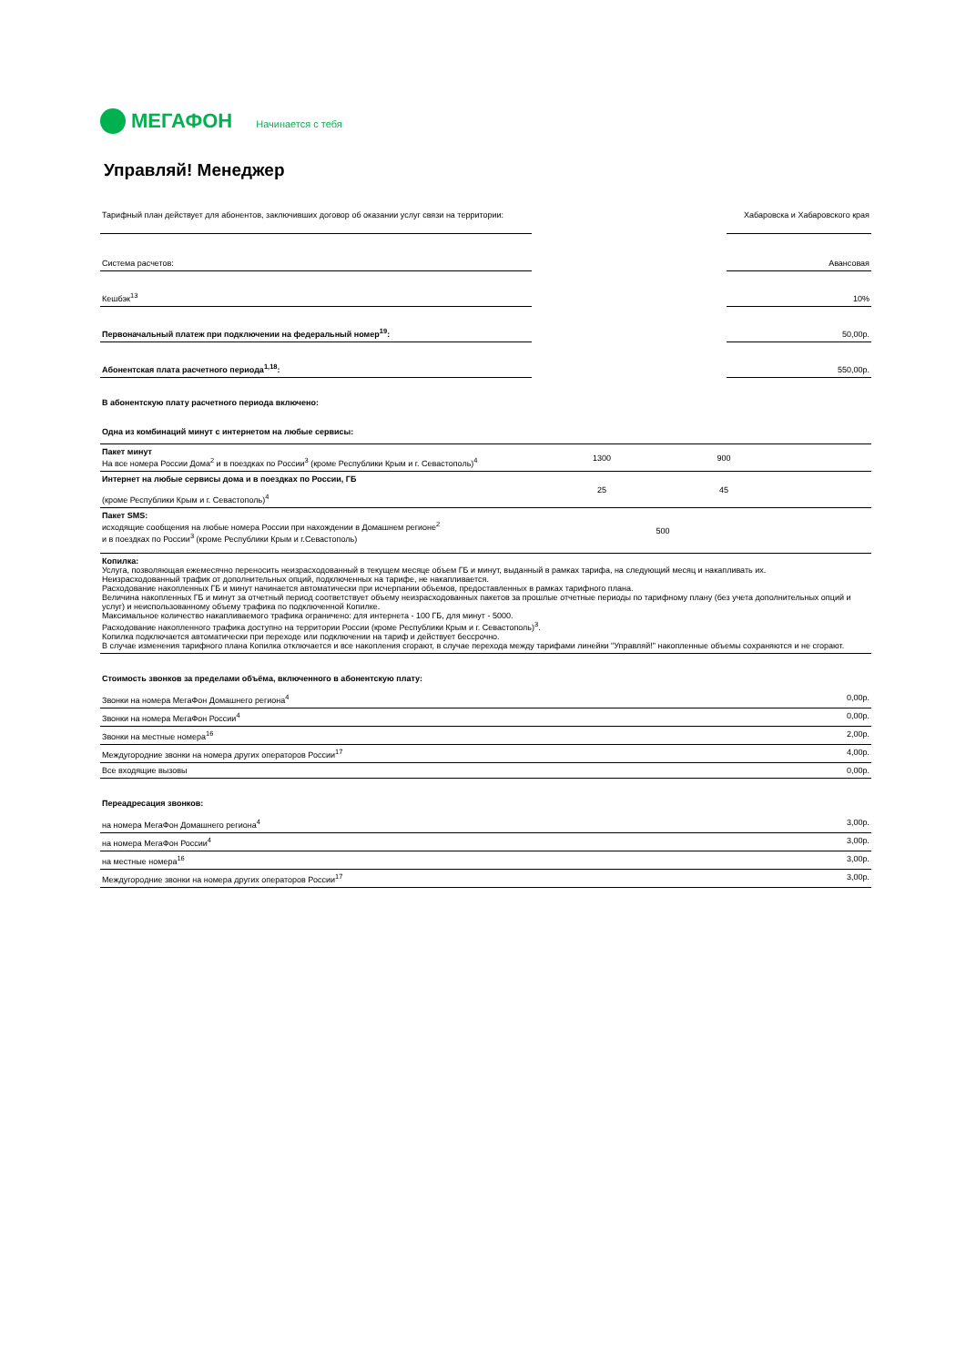МЕГАФОН Начинается с тебя
Управляй! Менеджер
| Тарифный план действует для абонентов, заключивших договор об оказании услуг связи на территории: | | Хабаровска и Хабаровского края |
| Система расчетов: | | Авансовая |
| Кешбэк<sup>13</sup> | | 10% |
| Первоначальный платеж при подключении на федеральный номер<sup>19</sup>: | | 50,00р. |
| Абонентская плата расчетного периода<sup>1,18</sup>: | | 550,00р. |
В абонентскую плату расчетного периода включено:
Одна из комбинаций минут с интернетом на любые сервисы:
| Пакет минут На все номера России Дома<sup>2</sup> и в поездках по России<sup>3</sup> (кроме Республики Крым и г. Севастополь)<sup>4</sup> | 1300 | 900 | |
| Интернет на любые сервисы дома и в поездках по России, ГБ (кроме Республики Крым и г. Севастополь)<sup>4</sup> | 25 | 45 | |
| Пакет SMS: исходящие сообщения на любые номера России при нахождении в Домашнем регионе<sup>2</sup> и в поездках по России<sup>3</sup> (кроме Республики Крым и г.Севастополь) | 500 | | |
| Копилка: Услуга, позволяющая ежемесячно переносить неизрасходованный в текущем месяце объем ГБ и минут, выданный в рамках тарифа, на следующий месяц и накапливать их. Неизрасходованный трафик от дополнительных опций, подключенных на тарифе, не накапливается. Расходование накопленных ГБ и минут начинается автоматически при исчерпании объемов, предоставленных в рамках тарифного плана. Величина накопленных ГБ и минут за отчетный период соответствует объему неизрасходованных пакетов за прошлые отчетные периоды по тарифному плану (без учета дополнительных опций и услуг) и неиспользованному объему трафика по подключенной Копилке. Максимальное количество накапливаемого трафика ограничено: для интернета - 100 ГБ, для минут - 5000. Расходование накопленного трафика доступно на территории России (кроме Республики Крым и г. Севастополь)<sup>3</sup>. Копилка подключается автоматически при переходе или подключении на тариф и действует бессрочно. В случае изменения тарифного плана Копилка отключается и все накопления сгорают, в случае перехода между тарифами линейки "Управляй!" накопленные объемы сохраняются и не сгорают. | | | |
Стоимость звонков за пределами объёма, включенного в абонентскую плату:
| Звонки на номера МегаФон Домашнего региона<sup>4</sup> | 0,00р. |
| Звонки на номера МегаФон России<sup>4</sup> | 0,00р. |
| Звонки на местные номера<sup>16</sup> | 2,00р. |
| Междугородние звонки на номера других операторов России<sup>17</sup> | 4,00р. |
| Все входящие вызовы | 0,00р. |
Переадресация звонков:
| на номера МегаФон Домашнего региона<sup>4</sup> | 3,00р. |
| на номера МегаФон России<sup>4</sup> | 3,00р. |
| на местные номера<sup>16</sup> | 3,00р. |
| Междугородние звонки на номера других операторов России<sup>17</sup> | 3,00р. |